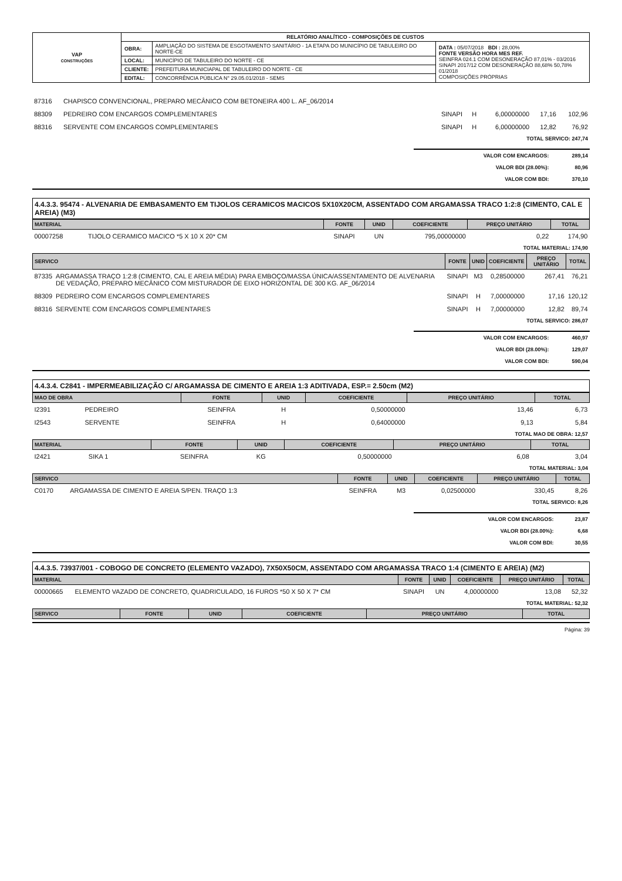| VAP CONSTRUÇÕES | RELATÓRIO ANALÍTICO - COMPOSIÇÕES DE CUSTOS | | |
| | OBRA: | AMPLIAÇÃO DO SISTEMA DE ESGOTAMENTO SANITÁRIO - 1A ETAPA DO MUNICÍPIO DE TABULEIRO DO NORTE-CE | DATA : 05/07/2018 BDI : 28,00% FONTE VERSÃO HORA MES REF. SEINFRA 024.1 COM DESONERAÇÃO 87,01% - 03/2016 SINAPI 2017/12 COM DESONERAÇÃO 88,68% 50,78% 01/2018 COMPOSIÇÕES PRÓPRIAS |
| | LOCAL: | MUNICÍPIO DE TABULEIRO DO NORTE - CE | |
| | CLIENTE: | PREFEITURA MUNICIAPAL DE TABULEIRO DO NORTE - CE | |
| | EDITAL: | CONCORRÊNCIA PÚBLICA N° 29.05.01/2018 - SEMS | |
| 87316 | CHAPISCO CONVENCIONAL, PREPARO MECÂNICO COM BETONEIRA 400 L. AF_06/2014 | | | | | |
| 88309 | PEDREIRO COM ENCARGOS COMPLEMENTARES | SINAPI | H | 6,00000000 | 17,16 | 102,96 |
| 88316 | SERVENTE COM ENCARGOS COMPLEMENTARES | SINAPI | H | 6,00000000 | 12,82 | 76,92 |
| TOTAL SERVICO: 247,74 |
| VALOR COM ENCARGOS: | 289,14 |
| VALOR BDI (28.00%): | 80,96 |
| VALOR COM BDI: | 370,10 |
4.4.3.3. 95474 - ALVENARIA DE EMBASAMENTO EM TIJOLOS CERAMICOS MACICOS 5X10X20CM, ASSENTADO COM ARGAMASSA TRACO 1:2:8 (CIMENTO, CAL E AREIA) (M3)
| MATERIAL | | FONTE | UNID | COEFICIENTE | PREÇO UNITÁRIO | TOTAL |
| --- | --- | --- | --- | --- | --- | --- |
| 00007258 | TIJOLO CERAMICO MACICO *5 X 10 X 20* CM | SINAPI | UN | 795,00000000 | 0,22 | 174,90 |
| TOTAL MATERIAL: 174,90 |
| SERVICO | | FONTE | UNID | COEFICIENTE | PREÇO UNITÁRIO | TOTAL |
| --- | --- | --- | --- | --- | --- | --- |
| 87335 | ARGAMASSA TRAÇO 1:2:8 (CIMENTO, CAL E AREIA MÉDIA) PARA EMBOÇO/MASSA ÚNICA/ASSENTAMENTO DE ALVENARIA DE VEDAÇÃO, PREPARO MECÂNICO COM MISTURADOR DE EIXO HORIZONTAL DE 300 KG. AF_06/2014 | SINAPI | M3 | 0,28500000 | 267,41 | 76,21 |
| 88309 | PEDREIRO COM ENCARGOS COMPLEMENTARES | SINAPI | H | 7,00000000 | 17,16 | 120,12 |
| 88316 | SERVENTE COM ENCARGOS COMPLEMENTARES | SINAPI | H | 7,00000000 | 12,82 | 89,74 |
| TOTAL SERVICO: 286,07 |
| VALOR COM ENCARGOS: | 460,97 |
| VALOR BDI (28.00%): | 129,07 |
| VALOR COM BDI: | 590,04 |
4.4.3.4. C2841 - IMPERMEABILIZAÇÃO C/ ARGAMASSA DE CIMENTO E AREIA 1:3 ADITIVADA, ESP.= 2.50cm (M2)
| MAO DE OBRA | | FONTE | UNID | COEFICIENTE | PREÇO UNITÁRIO | TOTAL |
| --- | --- | --- | --- | --- | --- | --- |
| I2391 | PEDREIRO | SEINFRA | H | 0,50000000 | 13,46 | 6,73 |
| I2543 | SERVENTE | SEINFRA | H | 0,64000000 | 9,13 | 5,84 |
| TOTAL MAO DE OBRA: 12,57 |
| MATERIAL | | FONTE | UNID | COEFICIENTE | PREÇO UNITÁRIO | TOTAL |
| --- | --- | --- | --- | --- | --- | --- |
| I2421 | SIKA 1 | SEINFRA | KG | 0,50000000 | 6,08 | 3,04 |
| TOTAL MATERIAL: 3,04 |
| SERVICO | | FONTE | UNID | COEFICIENTE | PREÇO UNITÁRIO | TOTAL |
| --- | --- | --- | --- | --- | --- | --- |
| C0170 | ARGAMASSA DE CIMENTO E AREIA S/PEN. TRAÇO 1:3 | SEINFRA | M3 | 0,02500000 | 330,45 | 8,26 |
| TOTAL SERVICO: 8,26 |
| VALOR COM ENCARGOS: | 23,87 |
| VALOR BDI (28.00%): | 6,68 |
| VALOR COM BDI: | 30,55 |
4.4.3.5. 73937/001 - COBOGO DE CONCRETO (ELEMENTO VAZADO), 7X50X50CM, ASSENTADO COM ARGAMASSA TRACO 1:4 (CIMENTO E AREIA) (M2)
| MATERIAL | | FONTE | UNID | COEFICIENTE | PREÇO UNITÁRIO | TOTAL |
| --- | --- | --- | --- | --- | --- | --- |
| 00000665 | ELEMENTO VAZADO DE CONCRETO, QUADRICULADO, 16 FUROS *50 X 50 X 7* CM | SINAPI | UN | 4,00000000 | 13,08 | 52,32 |
| TOTAL MATERIAL: 52,32 |
| SERVICO | FONTE | UNID | COEFICIENTE | PREÇO UNITÁRIO | TOTAL |
| --- | --- | --- | --- | --- | --- |
Página: 39